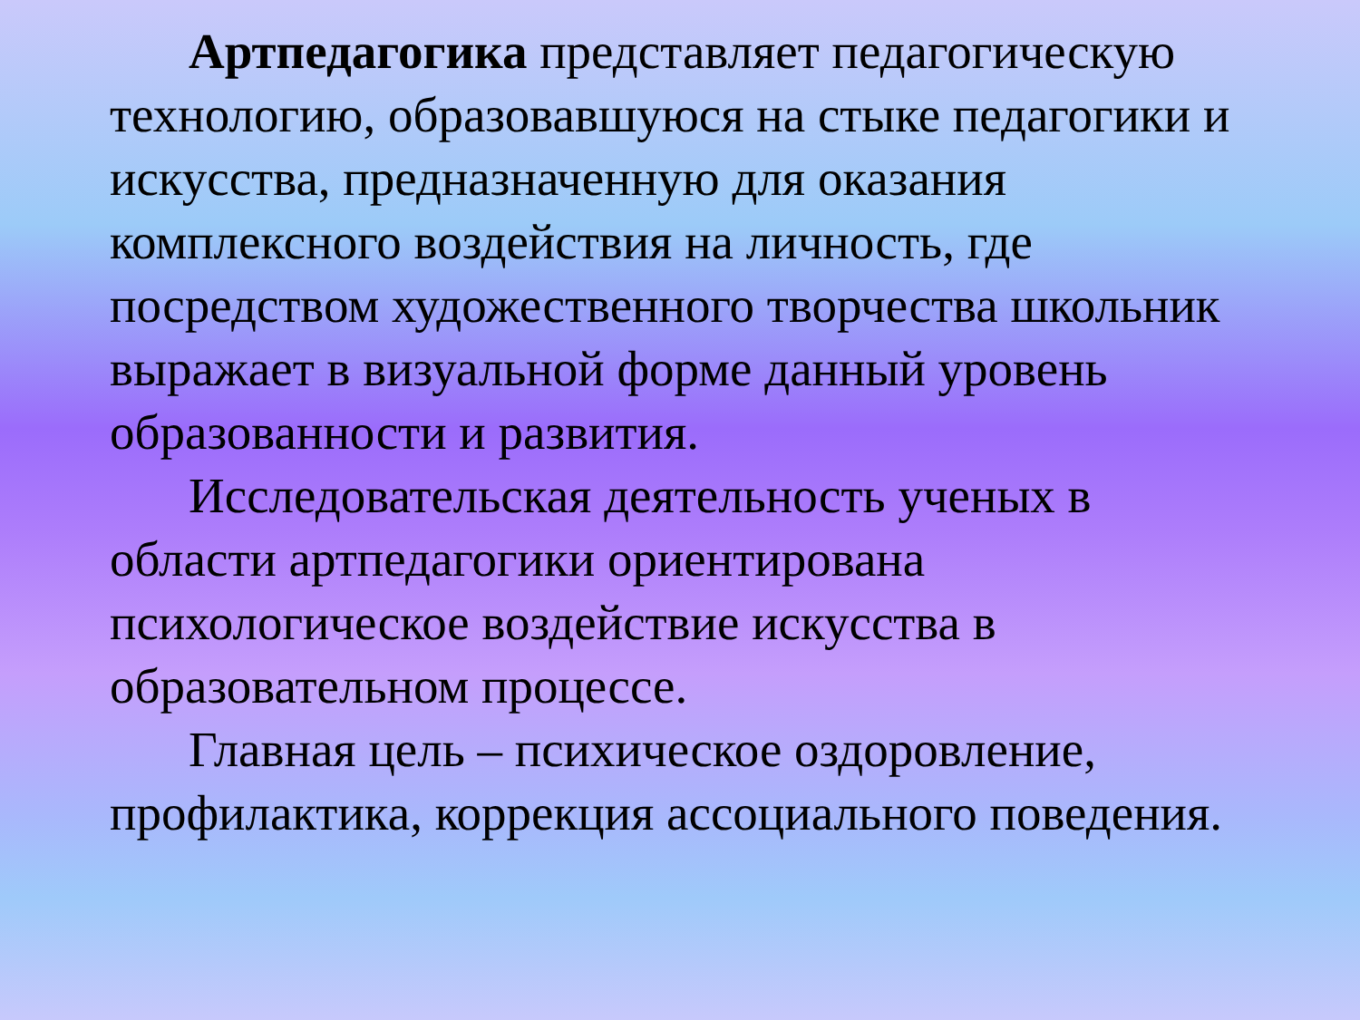Артпедагогика представляет педагогическую технологию, образовавшуюся на стыке педагогики и искусства, предназначенную для оказания комплексного воздействия на личность, где посредством художественного творчества школьник выражает в визуальной форме данный уровень образованности и развития.
Исследовательская деятельность ученых в области артпедагогики ориентирована психологическое воздействие искусства в образовательном процессе.
Главная цель – психическое оздоровление, профилактика, коррекция ассоциального поведения.